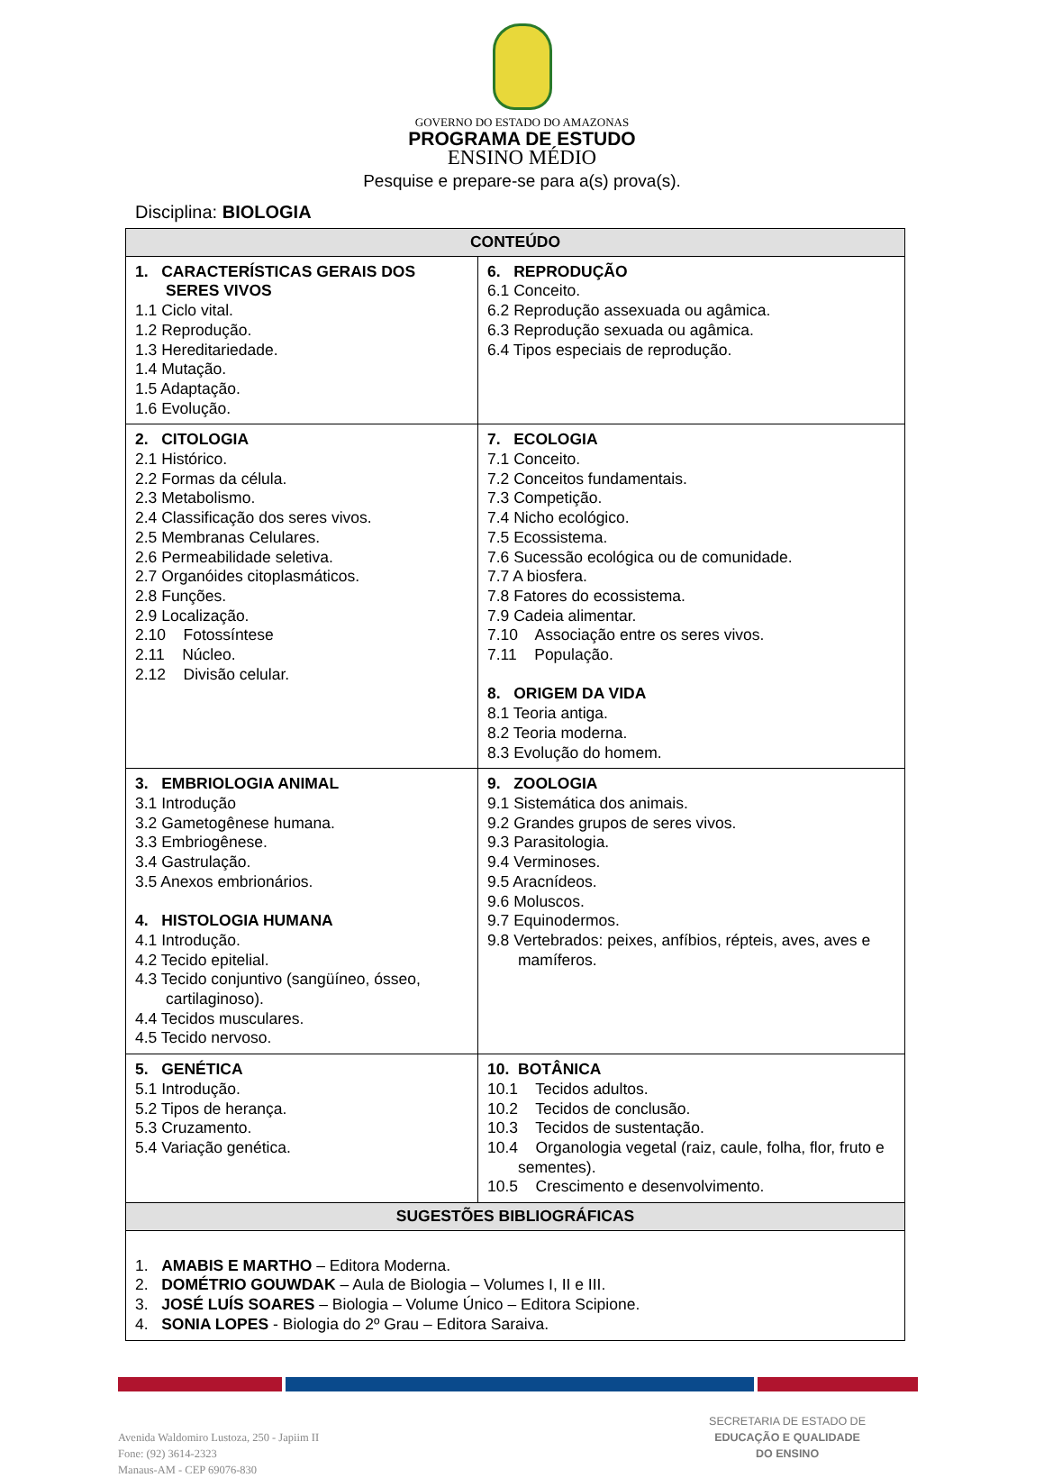GOVERNO DO ESTADO DO AMAZONAS
PROGRAMA DE ESTUDO
ENSINO MÉDIO
Pesquise e prepare-se para a(s) prova(s).
Disciplina: BIOLOGIA
| CONTEÚDO | |
| --- | --- |
| 1. CARACTERÍSTICAS GERAIS DOS SERES VIVOS 1.1 Ciclo vital. 1.2 Reprodução. 1.3 Hereditariedade. 1.4 Mutação. 1.5 Adaptação. 1.6 Evolução. | 6. REPRODUÇÃO 6.1 Conceito. 6.2 Reprodução assexuada ou agâmica. 6.3 Reprodução sexuada ou agâmica. 6.4 Tipos especiais de reprodução. |
| 2. CITOLOGIA 2.1 Histórico. 2.2 Formas da célula. 2.3 Metabolismo. 2.4 Classificação dos seres vivos. 2.5 Membranas Celulares. 2.6 Permeabilidade seletiva. 2.7 Organóides citoplasmáticos. 2.8 Funções. 2.9 Localização. 2.10 Fotossíntese 2.11 Núcleo. 2.12 Divisão celular. | 7. ECOLOGIA 7.1 Conceito. 7.2 Conceitos fundamentais. 7.3 Competição. 7.4 Nicho ecológico. 7.5 Ecossistema. 7.6 Sucessão ecológica ou de comunidade. 7.7 A biosfera. 7.8 Fatores do ecossistema. 7.9 Cadeia alimentar. 7.10 Associação entre os seres vivos. 7.11 População. 8. ORIGEM DA VIDA 8.1 Teoria antiga. 8.2 Teoria moderna. 8.3 Evolução do homem. |
| 3. EMBRIOLOGIA ANIMAL 3.1 Introdução 3.2 Gametogênese humana. 3.3 Embriogênese. 3.4 Gastrulação. 3.5 Anexos embrionários. 4. HISTOLOGIA HUMANA 4.1 Introdução. 4.2 Tecido epitelial. 4.3 Tecido conjuntivo (sangüíneo, ósseo, cartilaginoso). 4.4 Tecidos musculares. 4.5 Tecido nervoso. | 9. ZOOLOGIA 9.1 Sistemática dos animais. 9.2 Grandes grupos de seres vivos. 9.3 Parasitologia. 9.4 Verminoses. 9.5 Aracnídeos. 9.6 Moluscos. 9.7 Equinodermos. 9.8 Vertebrados: peixes, anfíbios, répteis, aves, aves e mamíferos. |
| 5. GENÉTICA 5.1 Introdução. 5.2 Tipos de herança. 5.3 Cruzamento. 5.4 Variação genética. | 10. BOTÂNICA 10.1 Tecidos adultos. 10.2 Tecidos de conclusão. 10.3 Tecidos de sustentação. 10.4 Organologia vegetal (raiz, caule, folha, flor, fruto e sementes). 10.5 Crescimento e desenvolvimento. |
| SUGESTÕES BIBLIOGRÁFICAS | |
| 1. AMABIS E MARTHO – Editora Moderna. 2. DOMÉTRIO GOUWDAK – Aula de Biologia – Volumes I, II e III. 3. JOSÉ LUÍS SOARES – Biologia – Volume Único – Editora Scipione. 4. SONIA LOPES - Biologia do 2º Grau – Editora Saraiva. | |
Avenida Waldomiro Lustoza, 250 - Japiim II
Fone: (92) 3614-2323
Manaus-AM - CEP 69076-830
SECRETARIA DE ESTADO DE
EDUCAÇÃO E QUALIDADE
DO ENSINO